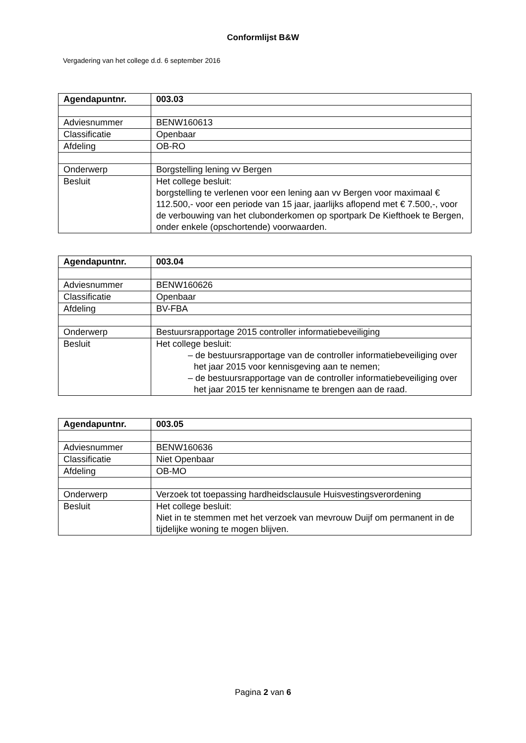Conformlijst B&W
Vergadering van het college d.d. 6 september 2016
| Agendapuntnr. | 003.03 |
| Adviesnummer | BENW160613 |
| Classificatie | Openbaar |
| Afdeling | OB-RO |
| Onderwerp | Borgstelling lening vv Bergen |
| Besluit | Het college besluit: borgstelling te verlenen voor een lening aan vv Bergen voor maximaal € 112.500,- voor een periode van 15 jaar, jaarlijks aflopend met € 7.500,-, voor de verbouwing van het clubonderkomen op sportpark De Kiefthoek te Bergen, onder enkele (opschortende) voorwaarden. |
| Agendapuntnr. | 003.04 |
| Adviesnummer | BENW160626 |
| Classificatie | Openbaar |
| Afdeling | BV-FBA |
| Onderwerp | Bestuursrapportage 2015 controller informatiebeveiliging |
| Besluit | Het college besluit: – de bestuursrapportage van de controller informatiebeveiliging over het jaar 2015 voor kennisgeving aan te nemen; – de bestuursrapportage van de controller informatiebeveiliging over het jaar 2015 ter kennisname te brengen aan de raad. |
| Agendapuntnr. | 003.05 |
| Adviesnummer | BENW160636 |
| Classificatie | Niet Openbaar |
| Afdeling | OB-MO |
| Onderwerp | Verzoek tot toepassing hardheidsclausule Huisvestingsverordening |
| Besluit | Het college besluit: Niet in te stemmen met het verzoek van mevrouw Duijf om permanent in de tijdelijke woning te mogen blijven. |
Pagina 2 van 6